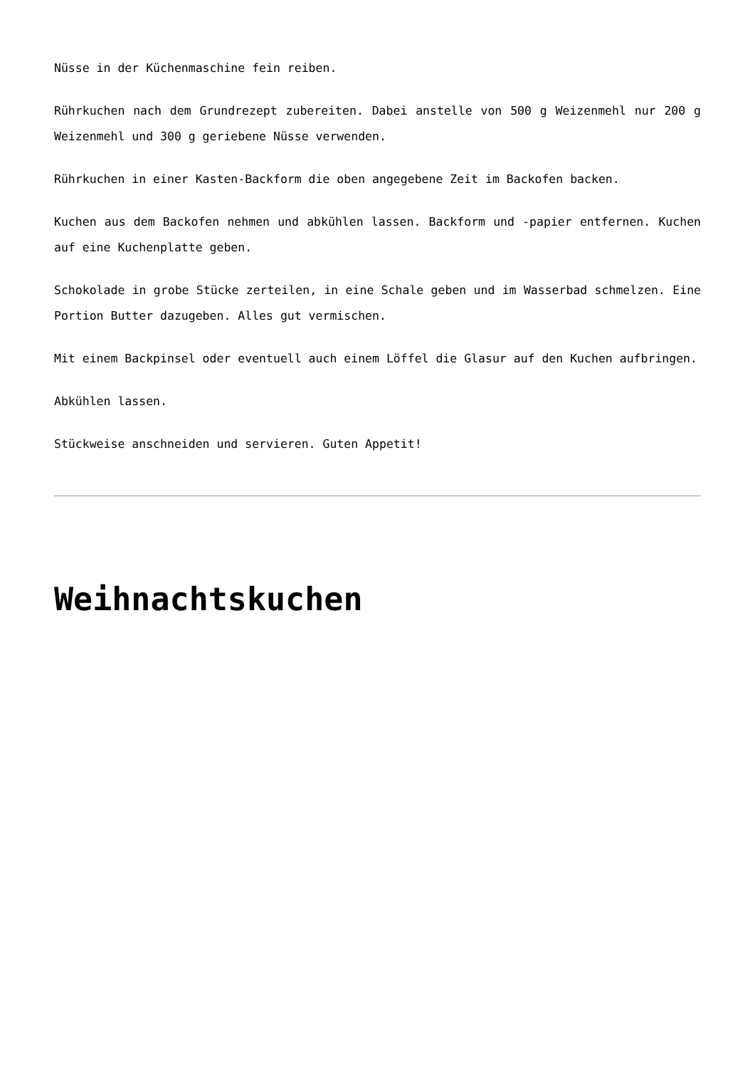Nüsse in der Küchenmaschine fein reiben.
Rührkuchen nach dem Grundrezept zubereiten. Dabei anstelle von 500 g Weizenmehl nur 200 g Weizenmehl und 300 g geriebene Nüsse verwenden.
Rührkuchen in einer Kasten-Backform die oben angegebene Zeit im Backofen backen.
Kuchen aus dem Backofen nehmen und abkühlen lassen. Backform und -papier entfernen. Kuchen auf eine Kuchenplatte geben.
Schokolade in grobe Stücke zerteilen, in eine Schale geben und im Wasserbad schmelzen. Eine Portion Butter dazugeben. Alles gut vermischen.
Mit einem Backpinsel oder eventuell auch einem Löffel die Glasur auf den Kuchen aufbringen.
Abkühlen lassen.
Stückweise anschneiden und servieren. Guten Appetit!
Weihnachtskuchen